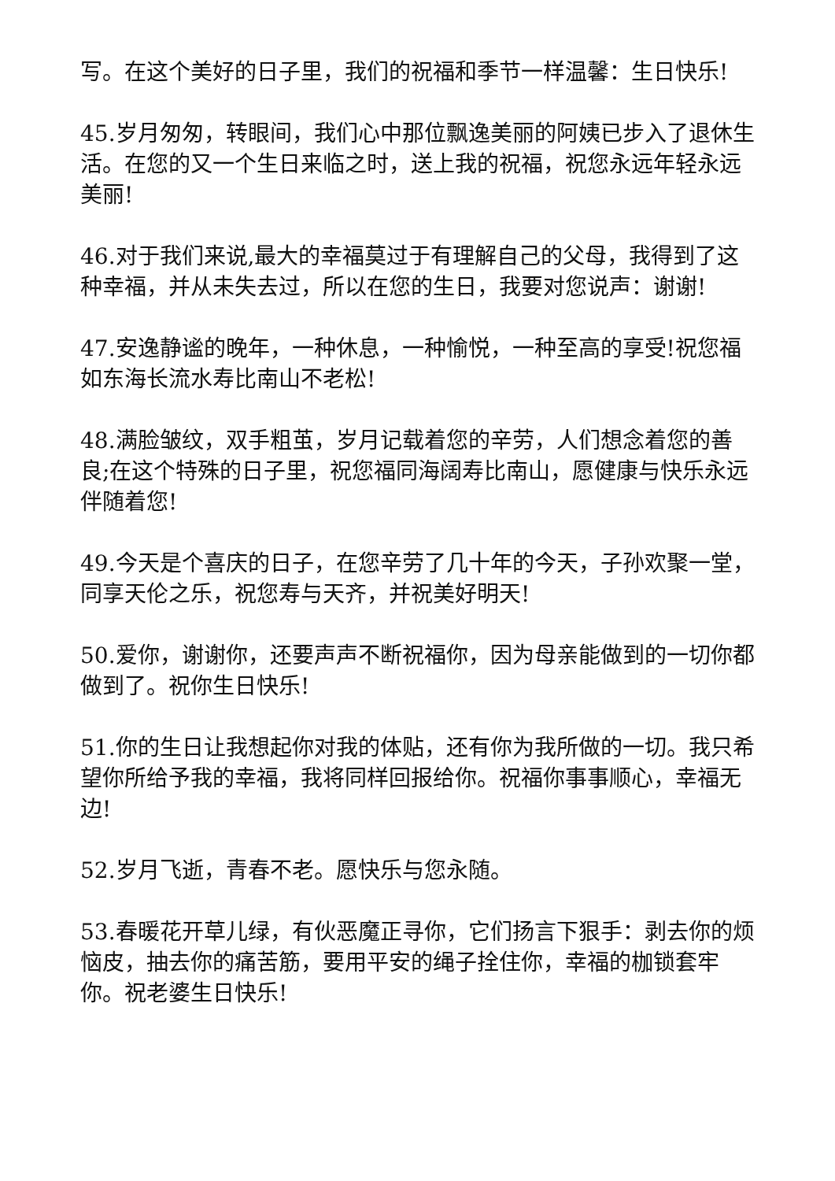写。在这个美好的日子里，我们的祝福和季节一样温馨：生日快乐!
45.岁月匆匆，转眼间，我们心中那位飘逸美丽的阿姨已步入了退休生活。在您的又一个生日来临之时，送上我的祝福，祝您永远年轻永远美丽!
46.对于我们来说,最大的幸福莫过于有理解自己的父母，我得到了这种幸福，并从未失去过，所以在您的生日，我要对您说声：谢谢!
47.安逸静谧的晚年，一种休息，一种愉悦，一种至高的享受!祝您福如东海长流水寿比南山不老松!
48.满脸皱纹，双手粗茧，岁月记载着您的辛劳，人们想念着您的善良;在这个特殊的日子里，祝您福同海阔寿比南山，愿健康与快乐永远伴随着您!
49.今天是个喜庆的日子，在您辛劳了几十年的今天，子孙欢聚一堂，同享天伦之乐，祝您寿与天齐，并祝美好明天!
50.爱你，谢谢你，还要声声不断祝福你，因为母亲能做到的一切你都做到了。祝你生日快乐!
51.你的生日让我想起你对我的体贴，还有你为我所做的一切。我只希望你所给予我的幸福，我将同样回报给你。祝福你事事顺心，幸福无边!
52.岁月飞逝，青春不老。愿快乐与您永随。
53.春暖花开草儿绿，有伙恶魔正寻你，它们扬言下狠手：剥去你的烦恼皮，抽去你的痛苦筋，要用平安的绳子拴住你，幸福的枷锁套牢你。祝老婆生日快乐!